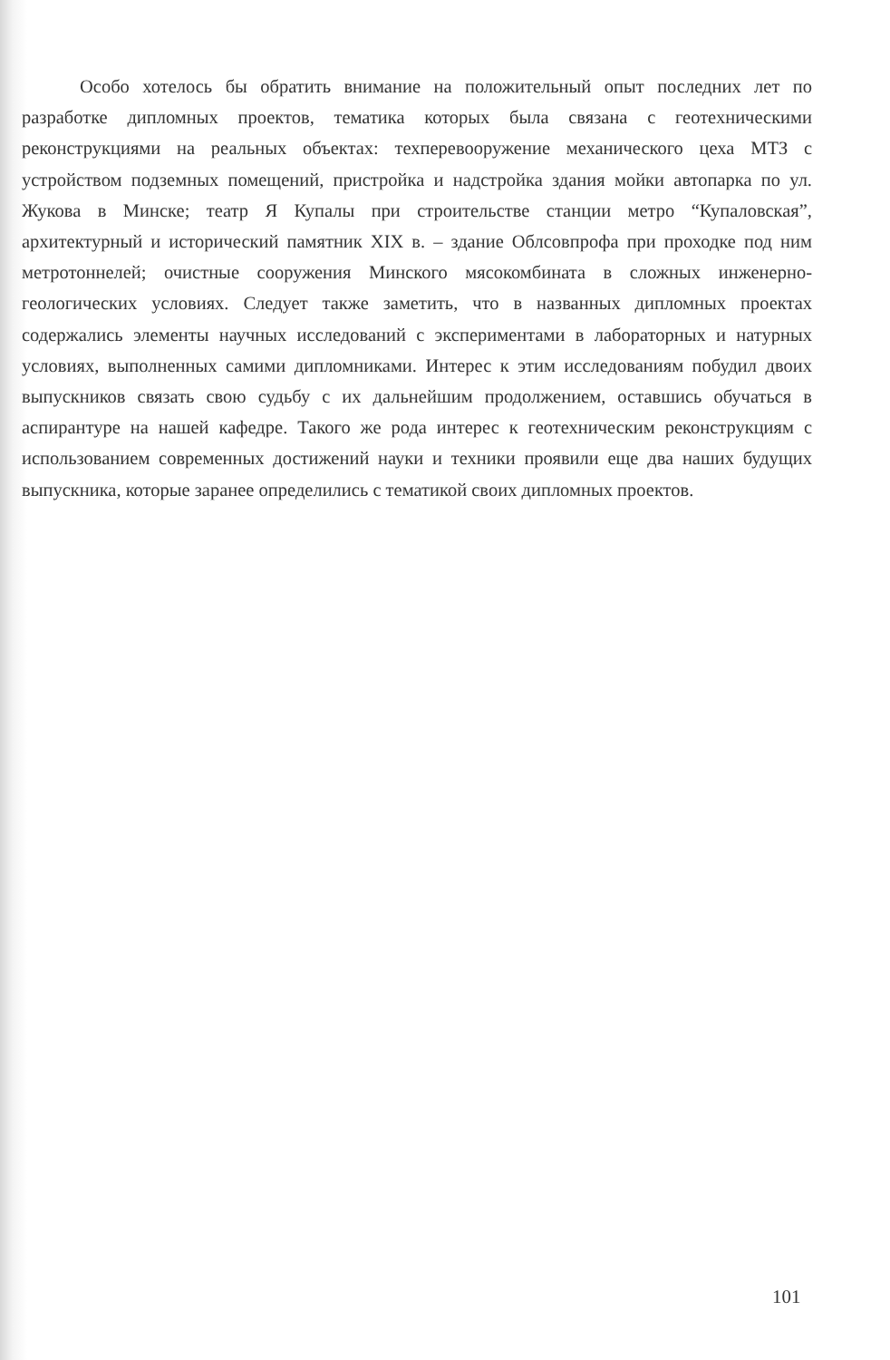Особо хотелось бы обратить внимание на положительный опыт последних лет по разработке дипломных проектов, тематика которых была связана с геотехническими реконструкциями на реальных объектах: техперевооружение механического цеха МТЗ с устройством подземных помещений, пристройка и надстройка здания мойки автопарка по ул. Жукова в Минске; театр Я Купалы при строительстве станции метро “Купаловская”, архитектурный и исторический памятник XIX в. – здание Облсовпрофа при проходке под ним метротоннелей; очистные сооружения Минского мясокомбината в сложных инженерно-геологических условиях. Следует также заметить, что в названных дипломных проектах содержались элементы научных исследований с экспериментами в лабораторных и натурных условиях, выполненных самими дипломниками. Интерес к этим исследованиям побудил двоих выпускников связать свою судьбу с их дальнейшим продолжением, оставшись обучаться в аспирантуре на нашей кафедре. Такого же рода интерес к геотехническим реконструкциям с использованием современных достижений науки и техники проявили еще два наших будущих выпускника, которые заранее определились с тематикой своих дипломных проектов.
101